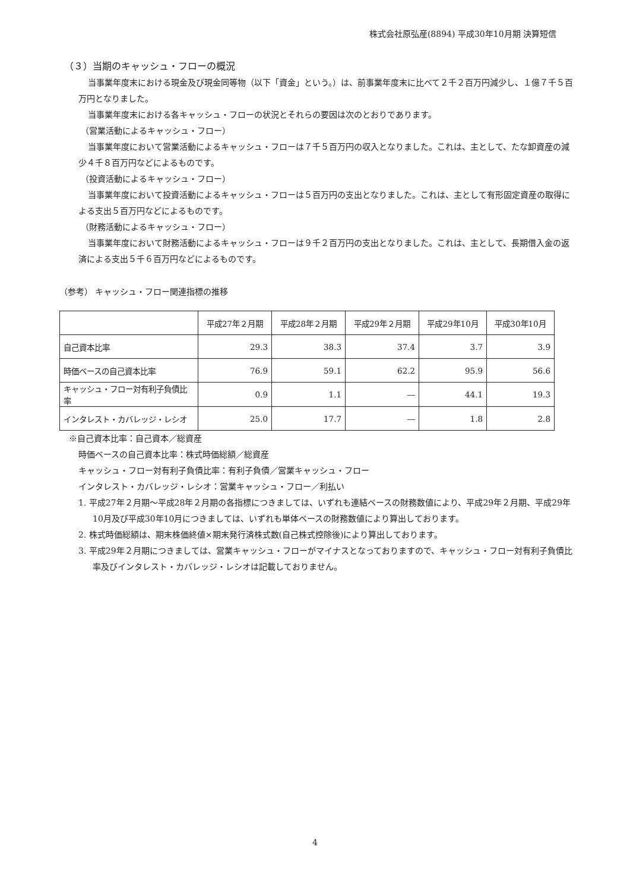株式会社原弘産(8894) 平成30年10月期 決算短信
（３）当期のキャッシュ・フローの概況
当事業年度末における現金及び現金同等物（以下「資金」という。）は、前事業年度末に比べて２千２百万円減少し、１億７千５百万円となりました。
当事業年度末における各キャッシュ・フローの状況とそれらの要因は次のとおりであります。
（営業活動によるキャッシュ・フロー）
当事業年度において営業活動によるキャッシュ・フローは７千５百万円の収入となりました。これは、主として、たな卸資産の減少４千８百万円などによるものです。
（投資活動によるキャッシュ・フロー）
当事業年度において投資活動によるキャッシュ・フローは５百万円の支出となりました。これは、主として有形固定資産の取得による支出５百万円などによるものです。
（財務活動によるキャッシュ・フロー）
当事業年度において財務活動によるキャッシュ・フローは９千２百万円の支出となりました。これは、主として、長期借入金の返済による支出５千６百万円などによるものです。
（参考） キャッシュ・フロー関連指標の推移
| | 平成27年２月期 | 平成28年２月期 | 平成29年２月期 | 平成29年10月 | 平成30年10月 |
| --- | --- | --- | --- | --- | --- |
| 自己資本比率 | 29.3 | 38.3 | 37.4 | 3.7 | 3.9 |
| 時価ベースの自己資本比率 | 76.9 | 59.1 | 62.2 | 95.9 | 56.6 |
| キャッシュ・フロー対有利子負債比率 | 0.9 | 1.1 | ― | 44.1 | 19.3 |
| インタレスト・カバレッジ・レシオ | 25.0 | 17.7 | ― | 1.8 | 2.8 |
※自己資本比率：自己資本／総資産
時価ベースの自己資本比率：株式時価総額／総資産
キャッシュ・フロー対有利子負債比率：有利子負債／営業キャッシュ・フロー
インタレスト・カバレッジ・レシオ：営業キャッシュ・フロー／利払い
1. 平成27年２月期～平成28年２月期の各指標につきましては、いずれも連結ベースの財務数値により、平成29年２月期、平成29年10月及び平成30年10月につきましては、いずれも単体ベースの財務数値により算出しております。
2. 株式時価総額は、期末株価終値×期末発行済株式数(自己株式控除後)により算出しております。
3. 平成29年２月期につきましては、営業キャッシュ・フローがマイナスとなっておりますので、キャッシュ・フロー対有利子負債比率及びインタレスト・カバレッジ・レシオは記載しておりません。
4